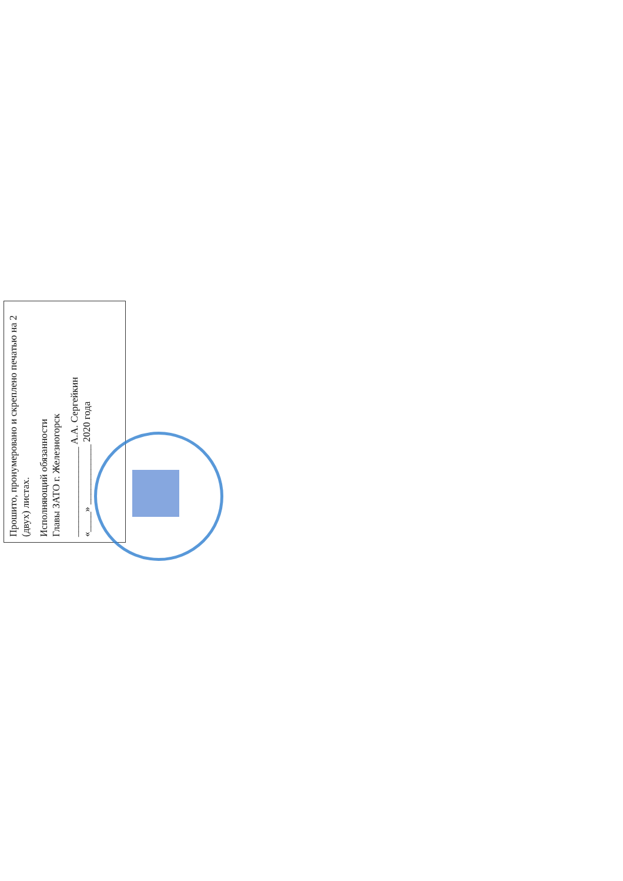Прошито, пронумеровано и скреплено печатью на 2 (двух) листах.
Исполняющий обязанности
Главы ЗАТО г. Железногорск
__________________ А.А. Сергейкин
«____» ____________ 2020 года